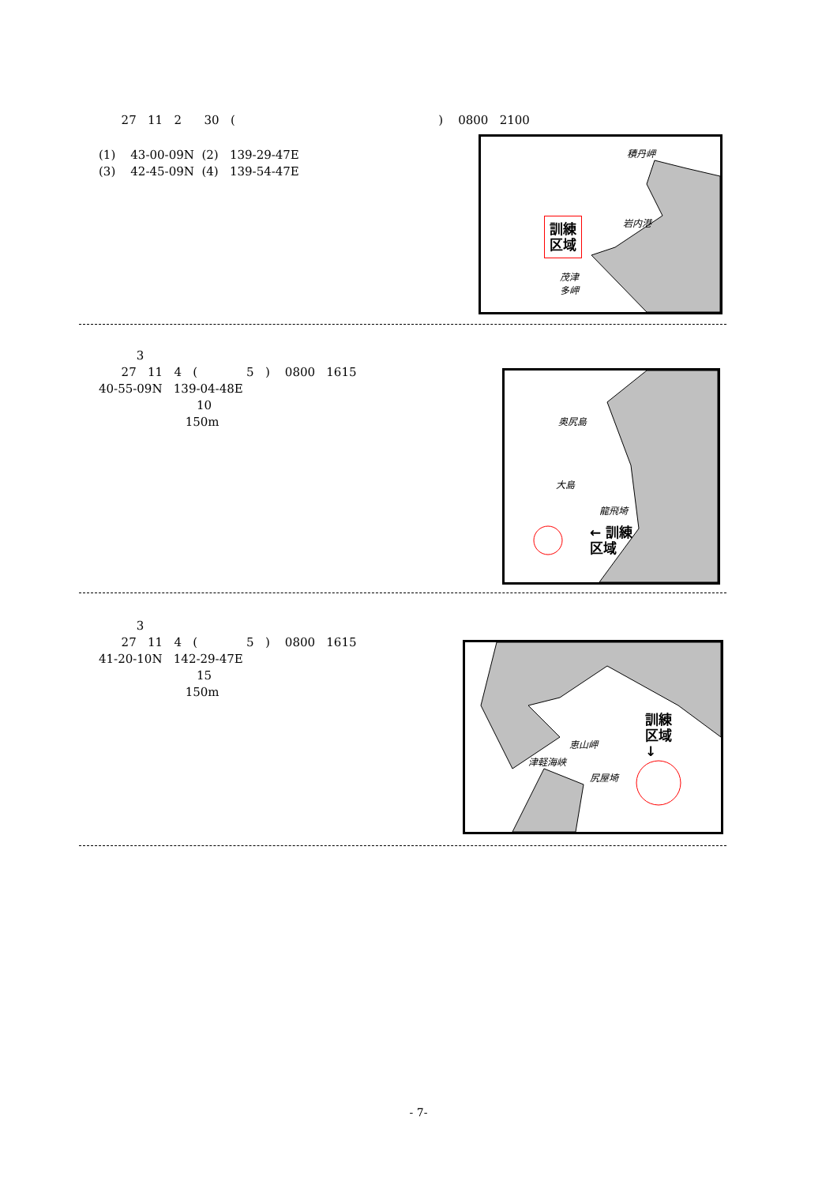27 11 2 30 ( ) 0800 2100
(1) 43-00-09N (2) 139-29-47E (3) 42-45-09N (4) 139-54-47E
積丹岬
岩内港
訓練
区域
茂津
多岬
3 27 11 4 ( 5 ) 0800 1615 40-55-09N 139-04-48E 10 150m
奥尻島
大島
龍飛埼
← 訓練
区域
3 27 11 4 ( 5 ) 0800 1615 41-20-10N 142-29-47E 15 150m
訓練
区域
↓
恵山岬
津軽海峡
尻屋埼
- 7-